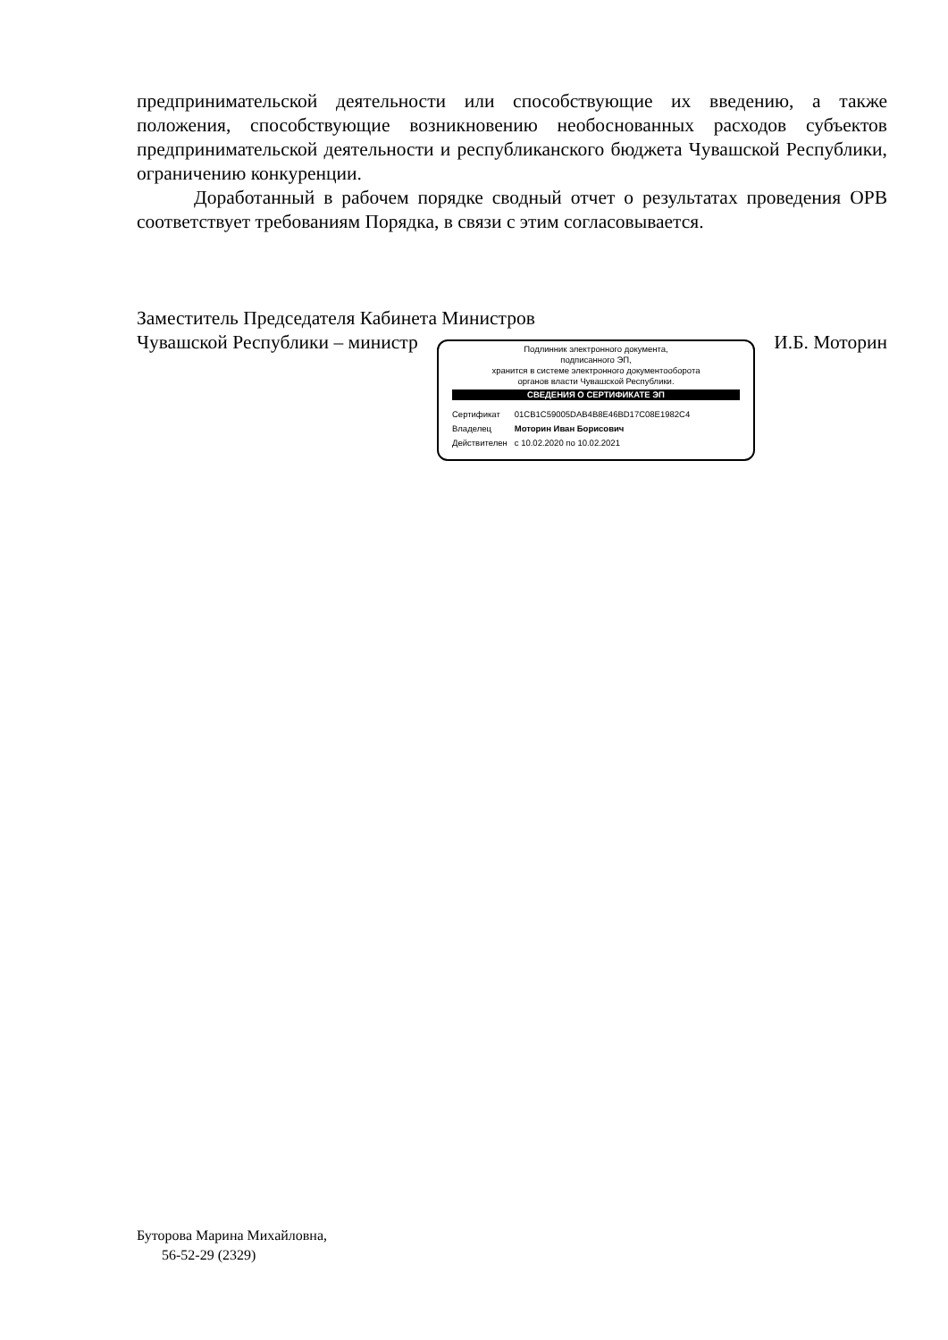предпринимательской деятельности или способствующие их введению, а также положения, способствующие возникновению необоснованных расходов субъектов предпринимательской деятельности и республиканского бюджета Чувашской Республики, ограничению конкуренции.
Доработанный в рабочем порядке сводный отчет о результатах проведения ОРВ соответствует требованиям Порядка, в связи с этим согласовывается.
Заместитель Председателя Кабинета Министров
Чувашской Республики – министр
Подлинник электронного документа,
подписанного ЭП,
хранится в системе электронного документооборота
органов власти Чувашской Республики.
СВЕДЕНИЯ О СЕРТИФИКАТЕ ЭП
| Сертификат | 01CB1C59005DAB4B8E46BD17C08E1982C4 |
| Владелец | Моторин Иван Борисович |
| Действителен | с 10.02.2020 по 10.02.2021 |
И.Б. Моторин
Буторова Марина Михайловна,
56-52-29 (2329)